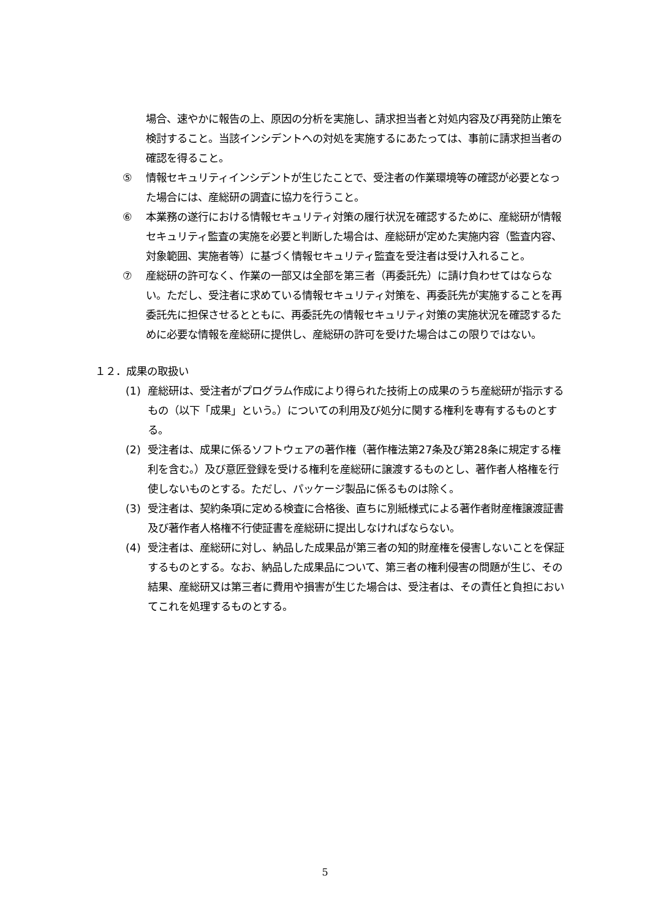場合、速やかに報告の上、原因の分析を実施し、請求担当者と対処内容及び再発防止策を検討すること。当該インシデントへの対処を実施するにあたっては、事前に請求担当者の確認を得ること。
⑤ 情報セキュリティインシデントが生じたことで、受注者の作業環境等の確認が必要となった場合には、産総研の調査に協力を行うこと。
⑥ 本業務の遂行における情報セキュリティ対策の履行状況を確認するために、産総研が情報セキュリティ監査の実施を必要と判断した場合は、産総研が定めた実施内容（監査内容、対象範囲、実施者等）に基づく情報セキュリティ監査を受注者は受け入れること。
⑦ 産総研の許可なく、作業の一部又は全部を第三者（再委託先）に請け負わせてはならない。ただし、受注者に求めている情報セキュリティ対策を、再委託先が実施することを再委託先に担保させるとともに、再委託先の情報セキュリティ対策の実施状況を確認するために必要な情報を産総研に提供し、産総研の許可を受けた場合はこの限りではない。
１２．成果の取扱い
(1) 産総研は、受注者がプログラム作成により得られた技術上の成果のうち産総研が指示するもの（以下「成果」という。）についての利用及び処分に関する権利を専有するものとする。
(2) 受注者は、成果に係るソフトウェアの著作権（著作権法第27条及び第28条に規定する権利を含む。）及び意匠登録を受ける権利を産総研に譲渡するものとし、著作者人格権を行使しないものとする。ただし、パッケージ製品に係るものは除く。
(3) 受注者は、契約条項に定める検査に合格後、直ちに別紙様式による著作者財産権譲渡証書及び著作者人格権不行使証書を産総研に提出しなければならない。
(4) 受注者は、産総研に対し、納品した成果品が第三者の知的財産権を侵害しないことを保証するものとする。なお、納品した成果品について、第三者の権利侵害の問題が生じ、その結果、産総研又は第三者に費用や損害が生じた場合は、受注者は、その責任と負担においてこれを処理するものとする。
5